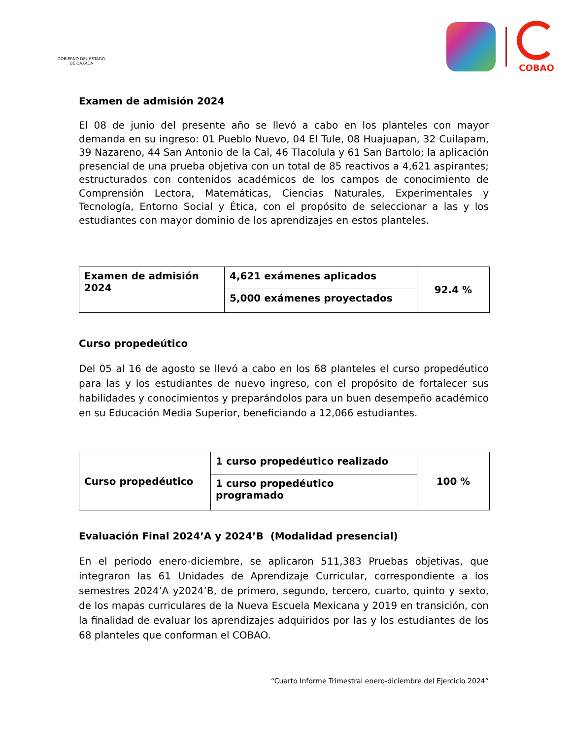GOBIERNO DEL ESTADO
DE OAXACA
COBAO
Examen de admisión 2024
El 08 de junio del presente año se llevó a cabo en los planteles con mayor demanda en su ingreso: 01 Pueblo Nuevo, 04 El Tule, 08 Huajuapan, 32 Cuilapam, 39 Nazareno, 44 San Antonio de la Cal, 46 Tlacolula y 61 San Bartolo; la aplicación presencial de una prueba objetiva con un total de 85 reactivos a 4,621 aspirantes; estructurados con contenidos académicos de los campos de conocimiento de Comprensión Lectora, Matemáticas, Ciencias Naturales, Experimentales y Tecnología, Entorno Social y Ética, con el propósito de seleccionar a las y los estudiantes con mayor dominio de los aprendizajes en estos planteles.
| Examen de admisión 2024 | 4,621 exámenes aplicados | 92.4 % |
| | 5,000 exámenes proyectados | |
Curso propedeútico
Del 05 al 16 de agosto se llevó a cabo en los 68 planteles el curso propedéutico para las y los estudiantes de nuevo ingreso, con el propósito de fortalecer sus habilidades y conocimientos y preparándolos para un buen desempeño académico en su Educación Media Superior, beneficiando a 12,066 estudiantes.
| Curso propedéutico | 1 curso propedéutico realizado | 100 % |
| | 1 curso propedéutico programado | |
Evaluación Final 2024’A y 2024’B (Modalidad presencial)
En el periodo enero-diciembre, se aplicaron 511,383 Pruebas objetivas, que integraron las 61 Unidades de Aprendizaje Curricular, correspondiente a los semestres 2024’A y2024’B, de primero, segundo, tercero, cuarto, quinto y sexto, de los mapas curriculares de la Nueva Escuela Mexicana y 2019 en transición, con la finalidad de evaluar los aprendizajes adquiridos por las y los estudiantes de los 68 planteles que conforman el COBAO.
“Cuarto Informe Trimestral enero-diciembre del Ejercicio 2024”